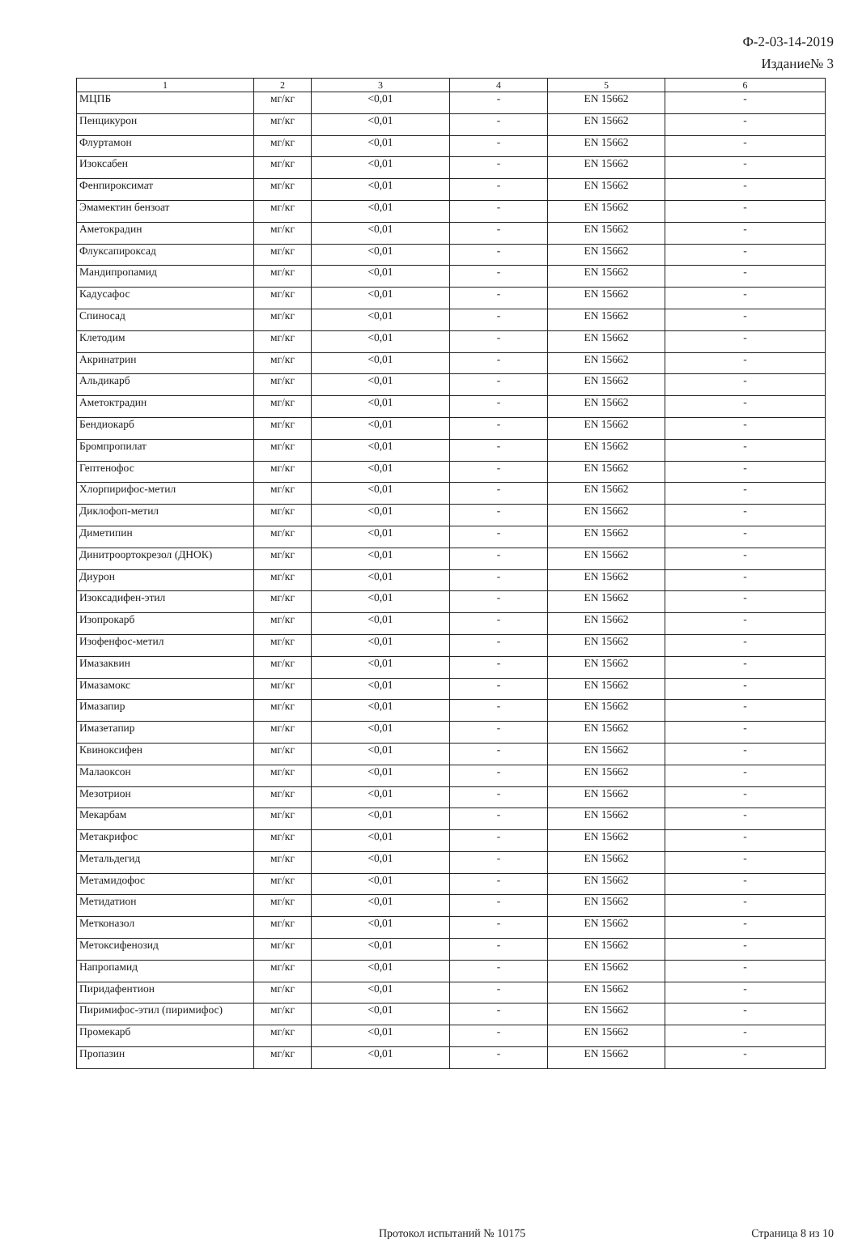Ф-2-03-14-2019
Издание№ 3
| 1 | 2 | 3 | 4 | 5 | 6 |
| --- | --- | --- | --- | --- | --- |
| МЦПБ | мг/кг | <0,01 | - | EN 15662 | - |
| Пенцикурон | мг/кг | <0,01 | - | EN 15662 | - |
| Флуртамон | мг/кг | <0,01 | - | EN 15662 | - |
| Изоксабен | мг/кг | <0,01 | - | EN 15662 | - |
| Фенпироксимат | мг/кг | <0,01 | - | EN 15662 | - |
| Эмамектин бензоат | мг/кг | <0,01 | - | EN 15662 | - |
| Аметокрадин | мг/кг | <0,01 | - | EN 15662 | - |
| Флуксапироксад | мг/кг | <0,01 | - | EN 15662 | - |
| Мандипропамид | мг/кг | <0,01 | - | EN 15662 | - |
| Кадусафос | мг/кг | <0,01 | - | EN 15662 | - |
| Спиносад | мг/кг | <0,01 | - | EN 15662 | - |
| Клетодим | мг/кг | <0,01 | - | EN 15662 | - |
| Акринатрин | мг/кг | <0,01 | - | EN 15662 | - |
| Альдикарб | мг/кг | <0,01 | - | EN 15662 | - |
| Аметоктрадин | мг/кг | <0,01 | - | EN 15662 | - |
| Бендиокарб | мг/кг | <0,01 | - | EN 15662 | - |
| Бромпропилат | мг/кг | <0,01 | - | EN 15662 | - |
| Гептенофос | мг/кг | <0,01 | - | EN 15662 | - |
| Хлорпирифос-метил | мг/кг | <0,01 | - | EN 15662 | - |
| Диклофоп-метил | мг/кг | <0,01 | - | EN 15662 | - |
| Диметипин | мг/кг | <0,01 | - | EN 15662 | - |
| Динитроортокрезол (ДНОК) | мг/кг | <0,01 | - | EN 15662 | - |
| Диурон | мг/кг | <0,01 | - | EN 15662 | - |
| Изоксадифен-этил | мг/кг | <0,01 | - | EN 15662 | - |
| Изопрокарб | мг/кг | <0,01 | - | EN 15662 | - |
| Изофенфос-метил | мг/кг | <0,01 | - | EN 15662 | - |
| Имазаквин | мг/кг | <0,01 | - | EN 15662 | - |
| Имазамокс | мг/кг | <0,01 | - | EN 15662 | - |
| Имазапир | мг/кг | <0,01 | - | EN 15662 | - |
| Имазетапир | мг/кг | <0,01 | - | EN 15662 | - |
| Квиноксифен | мг/кг | <0,01 | - | EN 15662 | - |
| Малаоксон | мг/кг | <0,01 | - | EN 15662 | - |
| Мезотрион | мг/кг | <0,01 | - | EN 15662 | - |
| Мекарбам | мг/кг | <0,01 | - | EN 15662 | - |
| Метакрифос | мг/кг | <0,01 | - | EN 15662 | - |
| Метальдегид | мг/кг | <0,01 | - | EN 15662 | - |
| Метамидофос | мг/кг | <0,01 | - | EN 15662 | - |
| Метидатион | мг/кг | <0,01 | - | EN 15662 | - |
| Метконазол | мг/кг | <0,01 | - | EN 15662 | - |
| Метоксифенозид | мг/кг | <0,01 | - | EN 15662 | - |
| Напропамид | мг/кг | <0,01 | - | EN 15662 | - |
| Пиридафентион | мг/кг | <0,01 | - | EN 15662 | - |
| Пиримифос-этил (пиримифос) | мг/кг | <0,01 | - | EN 15662 | - |
| Промекарб | мг/кг | <0,01 | - | EN 15662 | - |
| Пропазин | мг/кг | <0,01 | - | EN 15662 | - |
Протокол испытаний № 10175 Страница 8 из 10